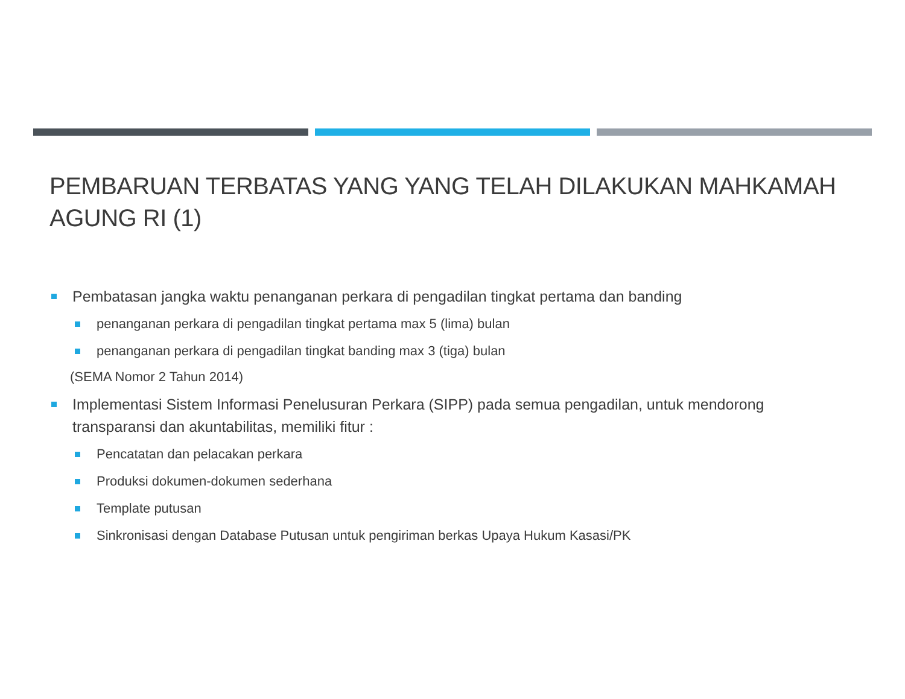PEMBARUAN TERBATAS YANG YANG TELAH DILAKUKAN MAHKAMAH AGUNG RI (1)
Pembatasan jangka waktu penanganan perkara di pengadilan tingkat pertama dan banding
penanganan perkara di pengadilan tingkat pertama max 5 (lima) bulan
penanganan perkara di pengadilan tingkat banding max 3 (tiga) bulan
(SEMA Nomor 2 Tahun 2014)
Implementasi Sistem Informasi Penelusuran Perkara (SIPP) pada semua pengadilan, untuk mendorong transparansi dan akuntabilitas, memiliki fitur :
Pencatatan dan pelacakan perkara
Produksi dokumen-dokumen sederhana
Template putusan
Sinkronisasi dengan Database Putusan untuk pengiriman berkas Upaya Hukum Kasasi/PK